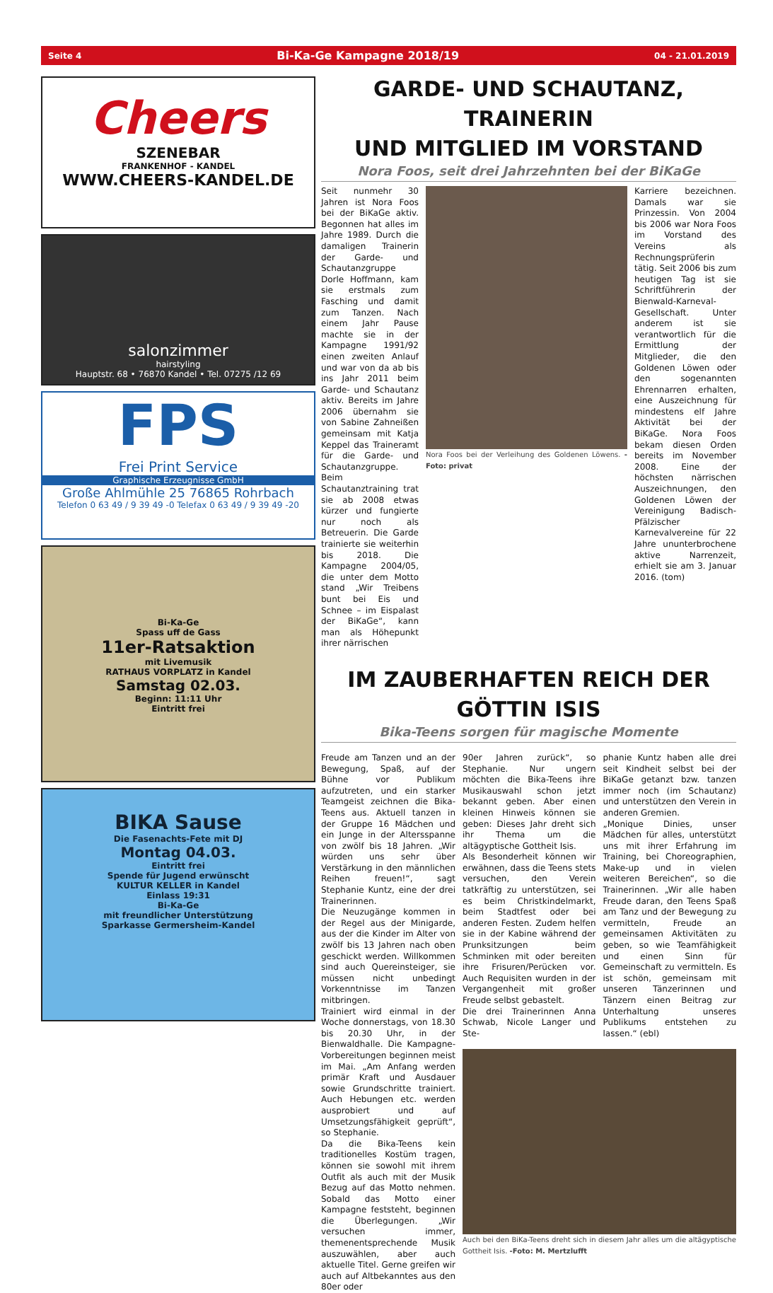Seite 4 Bi-Ka-Ge Kampagne 2018/19 04 - 21.01.2019
Cheers
SZENEBAR
FRANKENHOF - KANDEL
WWW.CHEERS-KANDEL.DE
salonzimmer
hairstyling
Hauptstr. 68 • 76870 Kandel • Tel. 07275 /12 69
FPS
Frei Print Service
Graphische Erzeugnisse GmbH
Große Ahlmühle 25 76865 Rohrbach
Telefon 0 63 49 / 9 39 49 -0 Telefax 0 63 49 / 9 39 49 -20
Bi-Ka-Ge
Spass uff de Gass
11er-Ratsaktion
mit Livemusik
RATHAUS VORPLATZ in Kandel
Samstag 02.03.
Beginn: 11:11 Uhr
Eintritt frei
BIKA Sause
Die Fasenachts-Fete mit DJ
Montag 04.03.
Eintritt frei
Spende für Jugend erwünscht
KULTUR KELLER in Kandel
Einlass 19:31
Bi-Ka-Ge
mit freundlicher Unterstützung
Sparkasse Germersheim-Kandel
GARDE- UND SCHAUTANZ, TRAINERIN
UND MITGLIED IM VORSTAND
Nora Foos, seit drei Jahrzehnten bei der BiKaGe
Seit nunmehr 30 Jahren ist Nora Foos bei der BiKaGe aktiv. Begonnen hat alles im Jahre 1989. Durch die damaligen Trainerin der Garde- und Schautanzgruppe Dorle Hoffmann, kam sie erstmals zum Fasching und damit zum Tanzen. Nach einem Jahr Pause machte sie in der Kampagne 1991/92 einen zweiten Anlauf und war von da ab bis ins Jahr 2011 beim Garde- und Schautanz aktiv. Bereits im Jahre 2006 übernahm sie von Sabine Zahneißen gemeinsam mit Katja Keppel das Traineramt für die Garde- und Schautanzgruppe. Beim Schautanztraining trat sie ab 2008 etwas kürzer und fungierte nur noch als Betreuerin. Die Garde trainierte sie weiterhin bis 2018. Die Kampagne 2004/05, die unter dem Motto stand „Wir Treibens bunt bei Eis und Schnee – im Eispalast der BiKaGe“, kann man als Höhepunkt ihrer närrischen
Nora Foos bei der Verleihung des Goldenen Löwens. -Foto: privat
Karriere bezeichnen. Damals war sie Prinzessin. Von 2004 bis 2006 war Nora Foos im Vorstand des Vereins als Rechnungsprüferin tätig. Seit 2006 bis zum heutigen Tag ist sie Schriftführerin der Bienwald-Karneval-Gesellschaft. Unter anderem ist sie verantwortlich für die Ermittlung der Mitglieder, die den Goldenen Löwen oder den sogenannten Ehrennarren erhalten, eine Auszeichnung für mindestens elf Jahre Aktivität bei der BiKaGe. Nora Foos bekam diesen Orden bereits im November 2008. Eine der höchsten närrischen Auszeichnungen, den Goldenen Löwen der Vereinigung Badisch-Pfälzischer Karnevalvereine für 22 Jahre ununterbrochene aktive Narrenzeit, erhielt sie am 3. Januar 2016. (tom)
IM ZAUBERHAFTEN REICH DER GÖTTIN ISIS
Bika-Teens sorgen für magische Momente
Freude am Tanzen und an der Bewegung, Spaß, auf der Bühne vor Publikum aufzutreten, und ein starker Teamgeist zeichnen die Bika-Teens aus. Aktuell tanzen in der Gruppe 16 Mädchen und ein Junge in der Altersspanne von zwölf bis 18 Jahren. „Wir würden uns sehr über Verstärkung in den männlichen Reihen freuen!“, sagt Stephanie Kuntz, eine der drei Trainerinnen.
Die Neuzugänge kommen in der Regel aus der Minigarde, aus der die Kinder im Alter von zwölf bis 13 Jahren nach oben geschickt werden. Willkommen sind auch Quereinsteiger, sie müssen nicht unbedingt Vorkenntnisse im Tanzen mitbringen.
Trainiert wird einmal in der Woche donnerstags, von 18.30 bis 20.30 Uhr, in der Bienwaldhalle. Die Kampagne-Vorbereitungen beginnen meist im Mai. „Am Anfang werden primär Kraft und Ausdauer sowie Grundschritte trainiert. Auch Hebungen etc. werden ausprobiert und auf Umsetzungsfähigkeit geprüft“, so Stephanie.
Da die Bika-Teens kein traditionelles Kostüm tragen, können sie sowohl mit ihrem Outfit als auch mit der Musik Bezug auf das Motto nehmen. Sobald das Motto einer Kampagne feststeht, beginnen die Überlegungen. „Wir versuchen immer, themenentsprechende Musik auszuwählen, aber auch aktuelle Titel. Gerne greifen wir auch auf Altbekanntes aus den 80er oder
90er Jahren zurück“, so Stephanie. Nur ungern möchten die Bika-Teens ihre Musikauswahl schon jetzt bekannt geben. Aber einen kleinen Hinweis können sie geben: Dieses Jahr dreht sich ihr Thema um die altägyptische Gottheit Isis.
Als Besonderheit können wir erwähnen, dass die Teens stets versuchen, den Verein tatkräftig zu unterstützen, sei es beim Christkindelmarkt, beim Stadtfest oder bei anderen Festen. Zudem helfen sie in der Kabine während der Prunksitzungen beim Schminken mit oder bereiten ihre Frisuren/Perücken vor. Auch Requisiten wurden in der Vergangenheit mit großer Freude selbst gebastelt.
Die drei Trainerinnen Anna Schwab, Nicole Langer und Ste-
phanie Kuntz haben alle drei seit Kindheit selbst bei der BiKaGe getanzt bzw. tanzen immer noch (im Schautanz) und unterstützen den Verein in anderen Gremien.
„Monique Dinies, unser Mädchen für alles, unterstützt uns mit ihrer Erfahrung im Training, bei Choreographien, Make-up und in vielen weiteren Bereichen“, so die Trainerinnen. „Wir alle haben Freude daran, den Teens Spaß am Tanz und der Bewegung zu vermitteln, Freude an gemeinsamen Aktivitäten zu geben, so wie Teamfähigkeit und einen Sinn für Gemeinschaft zu vermitteln. Es ist schön, gemeinsam mit unseren Tänzerinnen und Tänzern einen Beitrag zur Unterhaltung unseres Publikums entstehen zu lassen.“ (ebl)
Auch bei den BiKa-Teens dreht sich in diesem Jahr alles um die altägyptische Gottheit Isis. -Foto: M. Mertzlufft